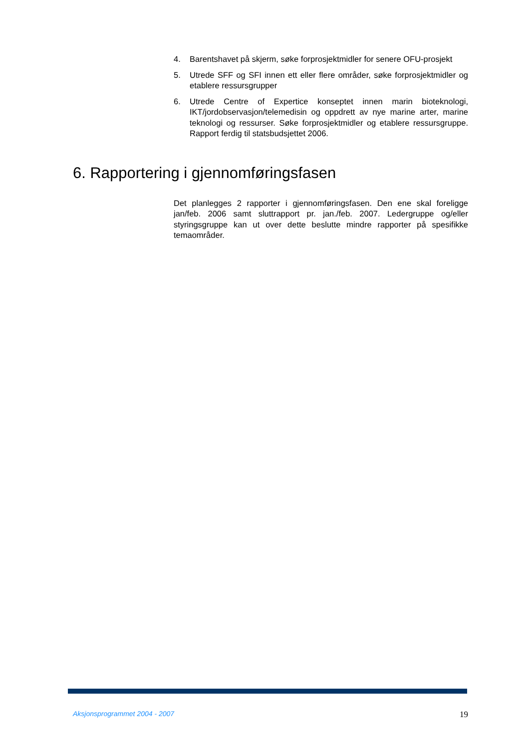4. Barentshavet på skjerm, søke forprosjektmidler for senere OFU-prosjekt
5. Utrede SFF og SFI innen ett eller flere områder, søke forprosjektmidler og etablere ressursgrupper
6. Utrede Centre of Expertice konseptet innen marin bioteknologi, IKT/jordobservasjon/telemedisin og oppdrett av nye marine arter, marine teknologi og ressurser. Søke forprosjektmidler og etablere ressursgruppe. Rapport ferdig til statsbudsjettet 2006.
6. Rapportering i gjennomføringsfasen
Det planlegges 2 rapporter i gjennomføringsfasen. Den ene skal foreligge jan/feb. 2006 samt sluttrapport pr. jan./feb. 2007. Ledergruppe og/eller styringsgruppe kan ut over dette beslutte mindre rapporter på spesifikke temaområder.
Aksjonsprogrammet 2004 - 2007 19